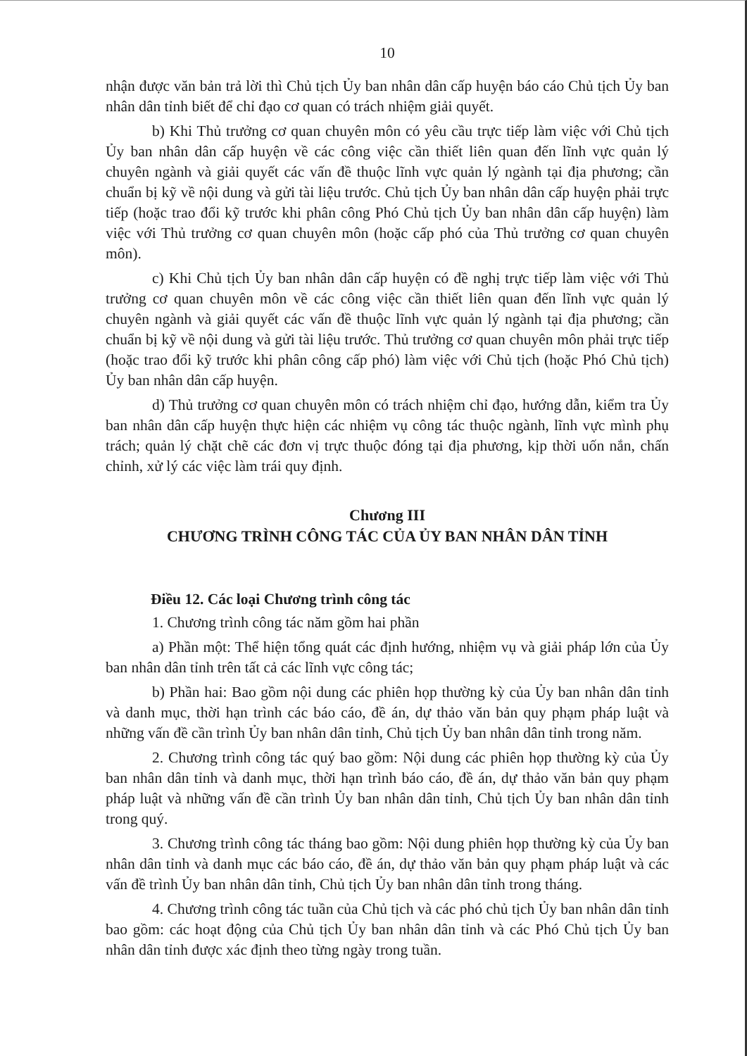10
nhận được văn bản trả lời thì Chủ tịch Ủy ban nhân dân cấp huyện báo cáo Chủ tịch Ủy ban nhân dân tỉnh biết để chỉ đạo cơ quan có trách nhiệm giải quyết.
b) Khi Thủ trưởng cơ quan chuyên môn có yêu cầu trực tiếp làm việc với Chủ tịch Ủy ban nhân dân cấp huyện về các công việc cần thiết liên quan đến lĩnh vực quản lý chuyên ngành và giải quyết các vấn đề thuộc lĩnh vực quản lý ngành tại địa phương; cần chuẩn bị kỹ về nội dung và gửi tài liệu trước. Chủ tịch Ủy ban nhân dân cấp huyện phải trực tiếp (hoặc trao đổi kỹ trước khi phân công Phó Chủ tịch Ủy ban nhân dân cấp huyện) làm việc với Thủ trưởng cơ quan chuyên môn (hoặc cấp phó của Thủ trưởng cơ quan chuyên môn).
c) Khi Chủ tịch Ủy ban nhân dân cấp huyện có đề nghị trực tiếp làm việc với Thủ trưởng cơ quan chuyên môn về các công việc cần thiết liên quan đến lĩnh vực quản lý chuyên ngành và giải quyết các vấn đề thuộc lĩnh vực quản lý ngành tại địa phương; cần chuẩn bị kỹ về nội dung và gửi tài liệu trước. Thủ trưởng cơ quan chuyên môn phải trực tiếp (hoặc trao đổi kỹ trước khi phân công cấp phó) làm việc với Chủ tịch (hoặc Phó Chủ tịch) Ủy ban nhân dân cấp huyện.
d) Thủ trưởng cơ quan chuyên môn có trách nhiệm chỉ đạo, hướng dẫn, kiểm tra Ủy ban nhân dân cấp huyện thực hiện các nhiệm vụ công tác thuộc ngành, lĩnh vực mình phụ trách; quản lý chặt chẽ các đơn vị trực thuộc đóng tại địa phương, kịp thời uốn nắn, chấn chỉnh, xử lý các việc làm trái quy định.
Chương III
CHƯƠNG TRÌNH CÔNG TÁC CỦA ỦY BAN NHÂN DÂN TỈNH
Điều 12. Các loại Chương trình công tác
1. Chương trình công tác năm gồm hai phần
a) Phần một: Thể hiện tổng quát các định hướng, nhiệm vụ và giải pháp lớn của Ủy ban nhân dân tỉnh trên tất cả các lĩnh vực công tác;
b) Phần hai: Bao gồm nội dung các phiên họp thường kỳ của Ủy ban nhân dân tỉnh và danh mục, thời hạn trình các báo cáo, đề án, dự thảo văn bản quy phạm pháp luật và những vấn đề cần trình Ủy ban nhân dân tỉnh, Chủ tịch Ủy ban nhân dân tỉnh trong năm.
2. Chương trình công tác quý bao gồm: Nội dung các phiên họp thường kỳ của Ủy ban nhân dân tỉnh và danh mục, thời hạn trình báo cáo, đề án, dự thảo văn bản quy phạm pháp luật và những vấn đề cần trình Ủy ban nhân dân tỉnh, Chủ tịch Ủy ban nhân dân tỉnh trong quý.
3. Chương trình công tác tháng bao gồm: Nội dung phiên họp thường kỳ của Ủy ban nhân dân tỉnh và danh mục các báo cáo, đề án, dự thảo văn bản quy phạm pháp luật và các vấn đề trình Ủy ban nhân dân tỉnh, Chủ tịch Ủy ban nhân dân tỉnh trong tháng.
4. Chương trình công tác tuần của Chủ tịch và các phó chủ tịch Ủy ban nhân dân tỉnh bao gồm: các hoạt động của Chủ tịch Ủy ban nhân dân tỉnh và các Phó Chủ tịch Ủy ban nhân dân tỉnh được xác định theo từng ngày trong tuần.